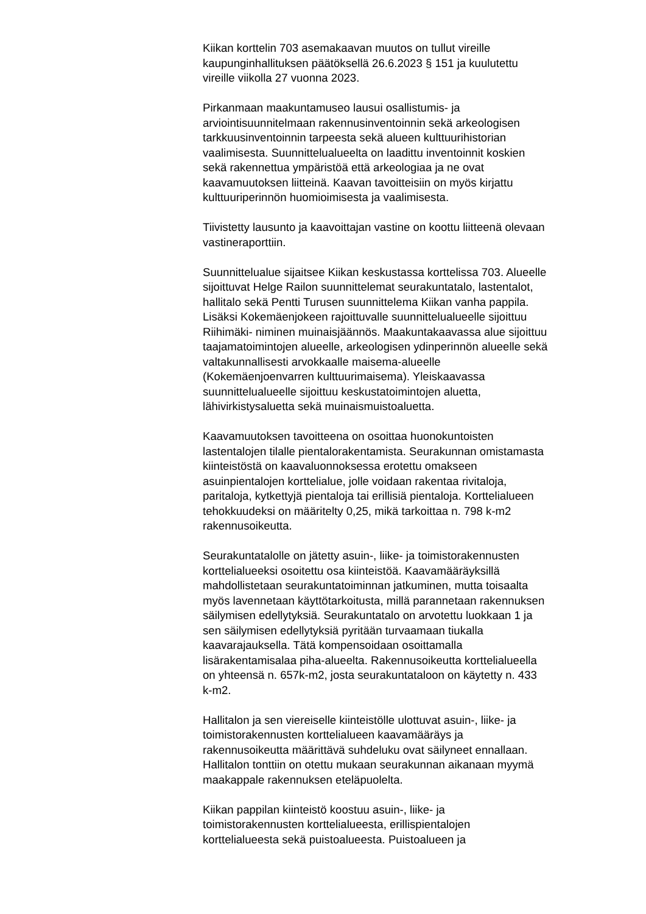Kiikan korttelin 703 asemakaavan muutos on tullut vireille
kaupunginhallituksen päätöksellä 26.6.2023 § 151 ja kuulutettu
vireille viikolla 27 vuonna 2023.
Pirkanmaan maakuntamuseo lausui osallistumis- ja
arviointisuunnitelmaan rakennusinventoinnin sekä arkeologisen
tarkkuusinventoinnin tarpeesta sekä alueen kulttuurihistorian
vaalimisesta. Suunnittelualueelta on laadittu inventoinnit koskien
sekä rakennettua ympäristöä että arkeologiaa ja ne ovat
kaavamuutoksen liitteinä. Kaavan tavoitteisiin on myös kirjattu
kulttuuriperinnön huomioimisesta ja vaalimisesta.
Tiivistetty lausunto ja kaavoittajan vastine on koottu liitteenä olevaan
vastineraporttiin.
Suunnittelualue sijaitsee Kiikan keskustassa korttelissa 703. Alueelle
sijoittuvat Helge Railon suunnittelemat seurakuntatalo, lastentalot,
hallitalo sekä Pentti Turusen suunnittelema Kiikan vanha pappila.
Lisäksi Kokemäenjokeen rajoittuvalle suunnittelualueelle sijoittuu
Riihimäki- niminen muinaisjäännös. Maakuntakaavassa alue sijoittuu
taajamatoimintojen alueelle, arkeologisen ydinperinnön alueelle sekä
valtakunnallisesti arvokkaalle maisema-alueelle
(Kokemäenjoenvarren kulttuurimaisema). Yleiskaavassa
suunnittelualueelle sijoittuu keskustatoimintojen aluetta,
lähivirkistysaluetta sekä muinaismuistoaluetta.
Kaavamuutoksen tavoitteena on osoittaa huonokuntoisten
lastentalojen tilalle pientalorakentamista. Seurakunnan omistamasta
kiinteistöstä on kaavaluonnoksessa erotettu omakseen
asuinpientalojen korttelialue, jolle voidaan rakentaa rivitaloja,
paritaloja, kytkettyjä pientaloja tai erillisiä pientaloja. Korttelialueen
tehokkuudeksi on määritelty 0,25, mikä tarkoittaa n. 798 k-m2
rakennusoikeutta.
Seurakuntatalolle on jätetty asuin-, liike- ja toimistorakennusten
korttelialueeksi osoitettu osa kiinteistöä. Kaavamääräyksillä
mahdollistetaan seurakuntatoiminnan jatkuminen, mutta toisaalta
myös lavennetaan käyttötarkoitusta, millä parannetaan rakennuksen
säilymisen edellytyksiä. Seurakuntatalo on arvotettu luokkaan 1 ja
sen säilymisen edellytyksiä pyritään turvaamaan tiukalla
kaavarajauksella. Tätä kompensoidaan osoittamalla
lisärakentamisalaa piha-alueelta. Rakennusoikeutta korttelialueella
on yhteensä n. 657k-m2, josta seurakuntataloon on käytetty n. 433
k-m2.
Hallitalon ja sen viereiselle kiinteistölle ulottuvat asuin-, liike- ja
toimistorakennusten korttelialueen kaavamääräys ja
rakennusoikeutta määrittävä suhdeluku ovat säilyneet ennallaan.
Hallitalon tonttiin on otettu mukaan seurakunnan aikanaan myymä
maakappale rakennuksen eteläpuolelta.
Kiikan pappilan kiinteistö koostuu asuin-, liike- ja
toimistorakennusten korttelialueesta, erillispientalojen
korttelialueesta sekä puistoalueesta. Puistoalueen ja